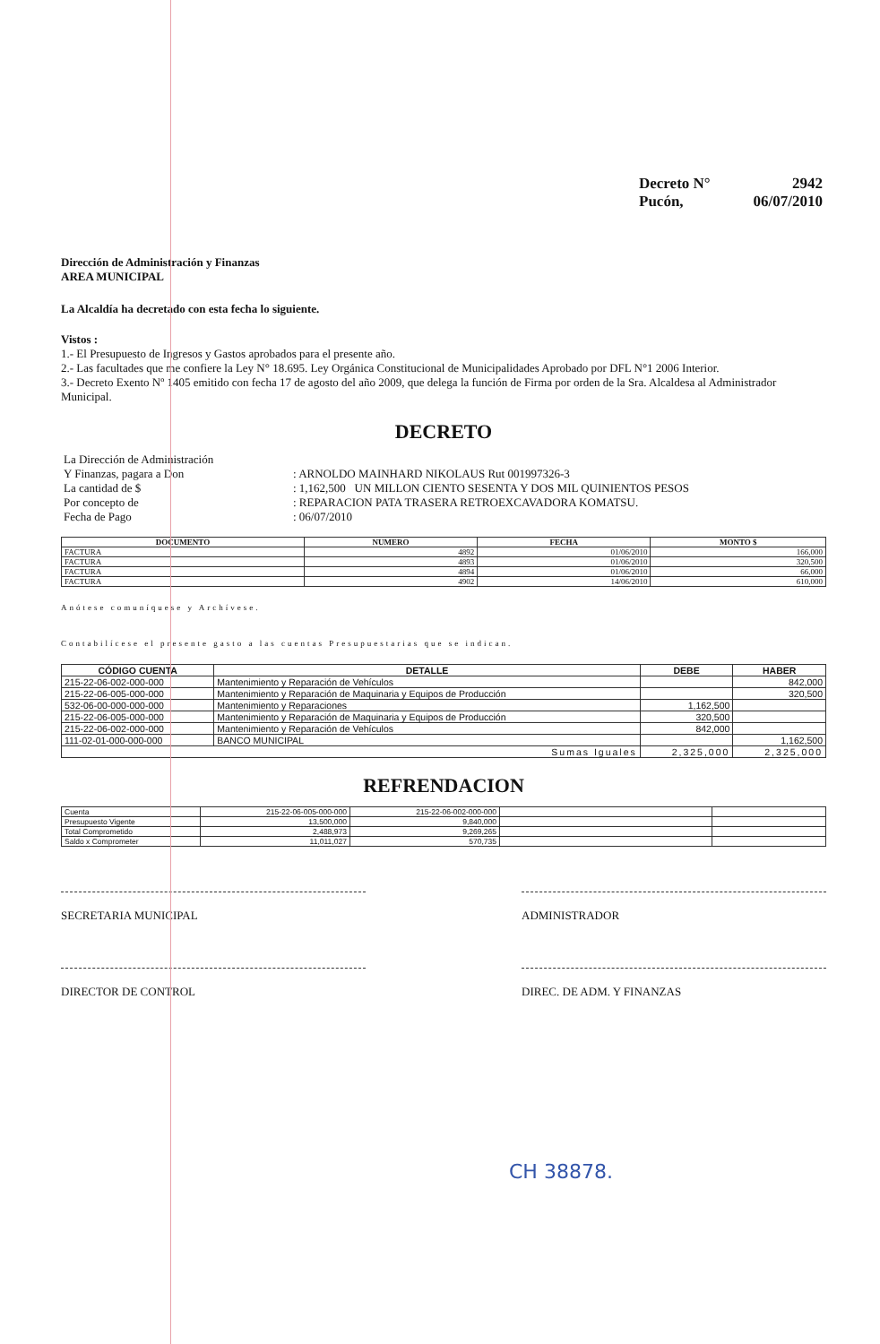Decreto N° 2942
Pucón, 06/07/2010
Dirección de Administración y Finanzas
AREA MUNICIPAL
La Alcaldía ha decretado con esta fecha lo siguiente.
Vistos :
1.- El Presupuesto de Ingresos y Gastos aprobados para el presente año.
2.- Las facultades que me confiere la Ley N° 18.695. Ley Orgánica Constitucional de Municipalidades Aprobado por DFL N°1 2006 Interior.
3.- Decreto Exento Nº 1405 emitido con fecha 17 de agosto del año 2009, que delega la función de Firma por orden de la Sra. Alcaldesa al Administrador Municipal.
DECRETO
| La Dirección de Administración Y Finanzas, pagara a Don La cantidad de $ | : ARNOLDO MAINHARD NIKOLAUS Rut 001997326-3 : 1,162,500 UN MILLON CIENTO SESENTA Y DOS MIL QUINIENTOS PESOS |
| Por concepto de Fecha de Pago | : REPARACION PATA TRASERA RETROEXCAVADORA KOMATSU. : 06/07/2010 |
| DOCUMENTO | NUMERO | FECHA | MONTO $ |
| --- | --- | --- | --- |
| FACTURA | 4892 | 01/06/2010 | 166,000 |
| FACTURA | 4893 | 01/06/2010 | 320,500 |
| FACTURA | 4894 | 01/06/2010 | 66,000 |
| FACTURA | 4902 | 14/06/2010 | 610,000 |
Anótese comuníquese y Archívese.
Contabilícese el presente gasto a las cuentas Presupuestarias que se indican.
| CÓDIGO CUENTA | DETALLE | DEBE | HABER |
| --- | --- | --- | --- |
| 215-22-06-002-000-000 | Mantenimiento y Reparación de Vehículos | | 842,000 |
| 215-22-06-005-000-000 | Mantenimiento y Reparación de Maquinaria y Equipos de Producción | | 320,500 |
| 532-06-00-000-000-000 | Mantenimiento y Reparaciones | 1,162,500 | |
| 215-22-06-005-000-000 | Mantenimiento y Reparación de Maquinaria y Equipos de Producción | 320,500 | |
| 215-22-06-002-000-000 | Mantenimiento y Reparación de Vehículos | 842,000 | |
| 111-02-01-000-000-000 | BANCO MUNICIPAL | | 1,162,500 |
| Sumas Iguales | | 2,325,000 | 2,325,000 |
REFRENDACION
| Cuenta | 215-22-06-005-000-000 | 215-22-06-002-000-000 | | |
| Presupuesto Vigente | 13,500,000 | 9,840,000 | | |
| Total Comprometido | 2,488,973 | 9,269,265 | | |
| Saldo x Comprometer | 11,011,027 | 570,735 | | |
SECRETARIA MUNICIPAL ADMINISTRADOR
DIRECTOR DE CONTROL DIREC. DE ADM. Y FINANZAS
CH 38878.